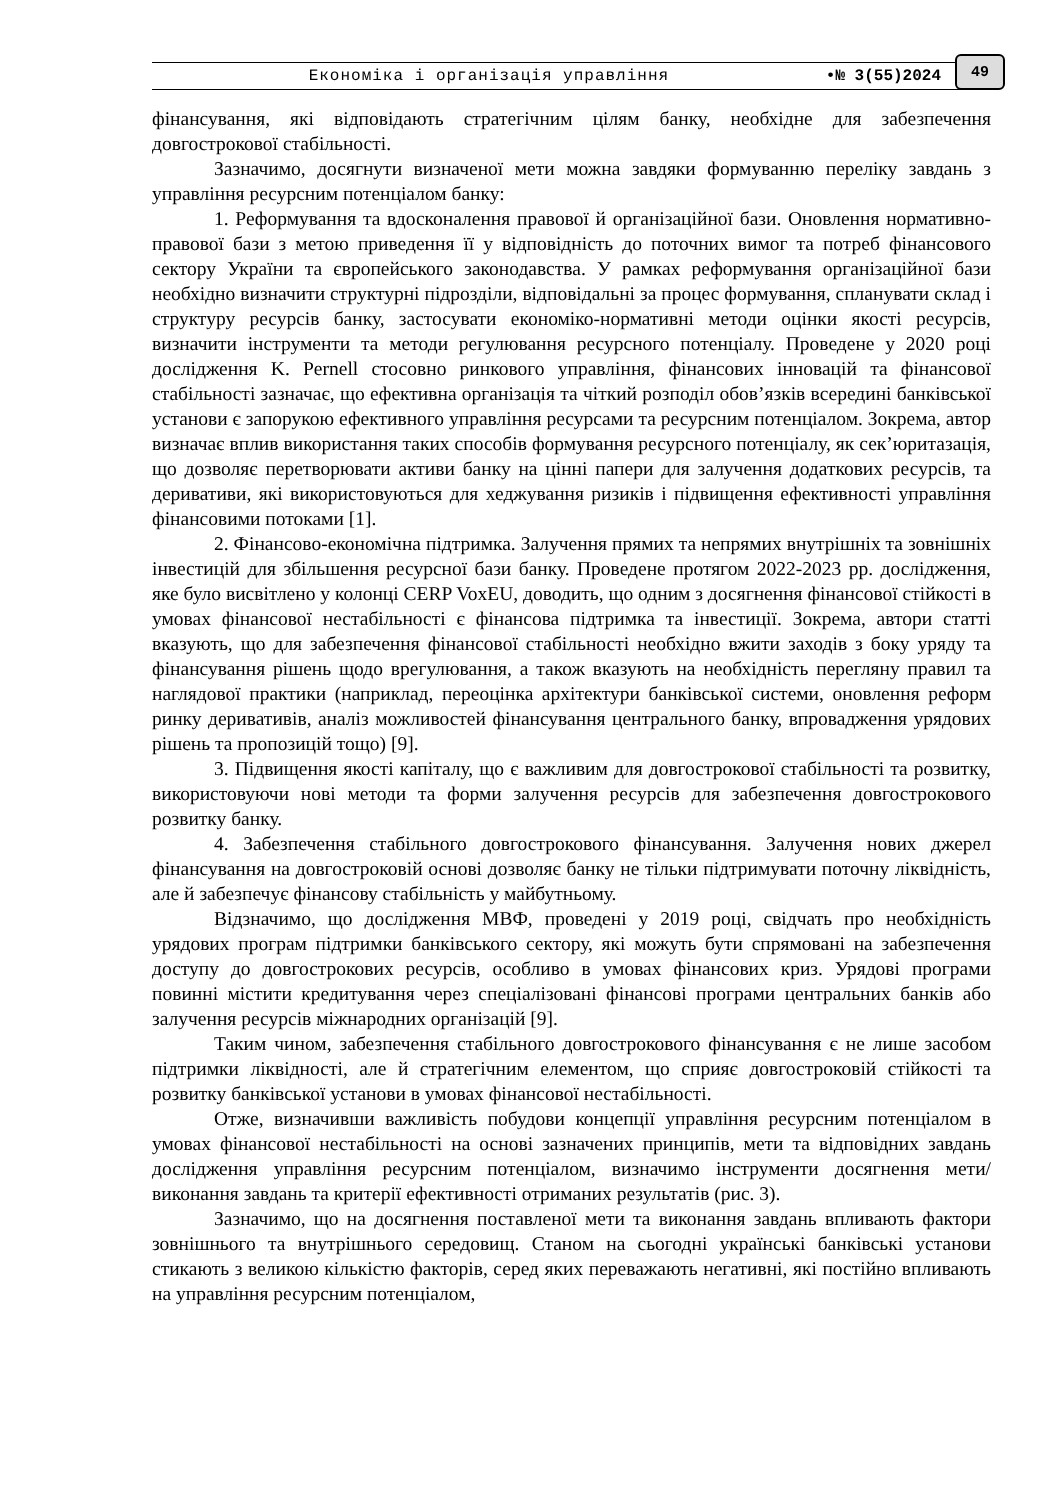Економіка і організація управління •№ 3(55)2024
49
фінансування, які відповідають стратегічним цілям банку, необхідне для забезпечення довгострокової стабільності.
Зазначимо, досягнути визначеної мети можна завдяки формуванню переліку завдань з управління ресурсним потенціалом банку:
1. Реформування та вдосконалення правової й організаційної бази. Оновлення нормативно-правової бази з метою приведення її у відповідність до поточних вимог та потреб фінансового сектору України та європейського законодавства. У рамках реформування організаційної бази необхідно визначити структурні підрозділи, відповідальні за процес формування, спланувати склад і структуру ресурсів банку, застосувати економіко-нормативні методи оцінки якості ресурсів, визначити інструменти та методи регулювання ресурсного потенціалу. Проведене у 2020 році дослідження K. Pernell стосовно ринкового управління, фінансових інновацій та фінансової стабільності зазначає, що ефективна організація та чіткий розподіл обов’язків всередині банківської установи є запорукою ефективного управління ресурсами та ресурсним потенціалом. Зокрема, автор визначає вплив використання таких способів формування ресурсного потенціалу, як сек’юритазація, що дозволяє перетворювати активи банку на цінні папери для залучення додаткових ресурсів, та деривативи, які використовуються для хеджування ризиків і підвищення ефективності управління фінансовими потоками [1].
2. Фінансово-економічна підтримка. Залучення прямих та непрямих внутрішніх та зовнішніх інвестицій для збільшення ресурсної бази банку. Проведене протягом 2022-2023 рр. дослідження, яке було висвітлено у колонці CERP VoxEU, доводить, що одним з досягнення фінансової стійкості в умовах фінансової нестабільності є фінансова підтримка та інвестиції. Зокрема, автори статті вказують, що для забезпечення фінансової стабільності необхідно вжити заходів з боку уряду та фінансування рішень щодо врегулювання, а також вказують на необхідність перегляну правил та наглядової практики (наприклад, переоцінка архітектури банківської системи, оновлення реформ ринку деривативів, аналіз можливостей фінансування центрального банку, впровадження урядових рішень та пропозицій тощо) [9].
3. Підвищення якості капіталу, що є важливим для довгострокової стабільності та розвитку, використовуючи нові методи та форми залучення ресурсів для забезпечення довгострокового розвитку банку.
4. Забезпечення стабільного довгострокового фінансування. Залучення нових джерел фінансування на довгостроковій основі дозволяє банку не тільки підтримувати поточну ліквідність, але й забезпечує фінансову стабільність у майбутньому.
Відзначимо, що дослідження МВФ, проведені у 2019 році, свідчать про необхідність урядових програм підтримки банківського сектору, які можуть бути спрямовані на забезпечення доступу до довгострокових ресурсів, особливо в умовах фінансових криз. Урядові програми повинні містити кредитування через спеціалізовані фінансові програми центральних банків або залучення ресурсів міжнародних організацій [9].
Таким чином, забезпечення стабільного довгострокового фінансування є не лише засобом підтримки ліквідності, але й стратегічним елементом, що сприяє довгостроковій стійкості та розвитку банківської установи в умовах фінансової нестабільності.
Отже, визначивши важливість побудови концепції управління ресурсним потенціалом в умовах фінансової нестабільності на основі зазначених принципів, мети та відповідних завдань дослідження управління ресурсним потенціалом, визначимо інструменти досягнення мети/виконання завдань та критерії ефективності отриманих результатів (рис. 3).
Зазначимо, що на досягнення поставленої мети та виконання завдань впливають фактори зовнішнього та внутрішнього середовищ. Станом на сьогодні українські банківські установи стикають з великою кількістю факторів, серед яких переважають негативні, які постійно впливають на управління ресурсним потенціалом,